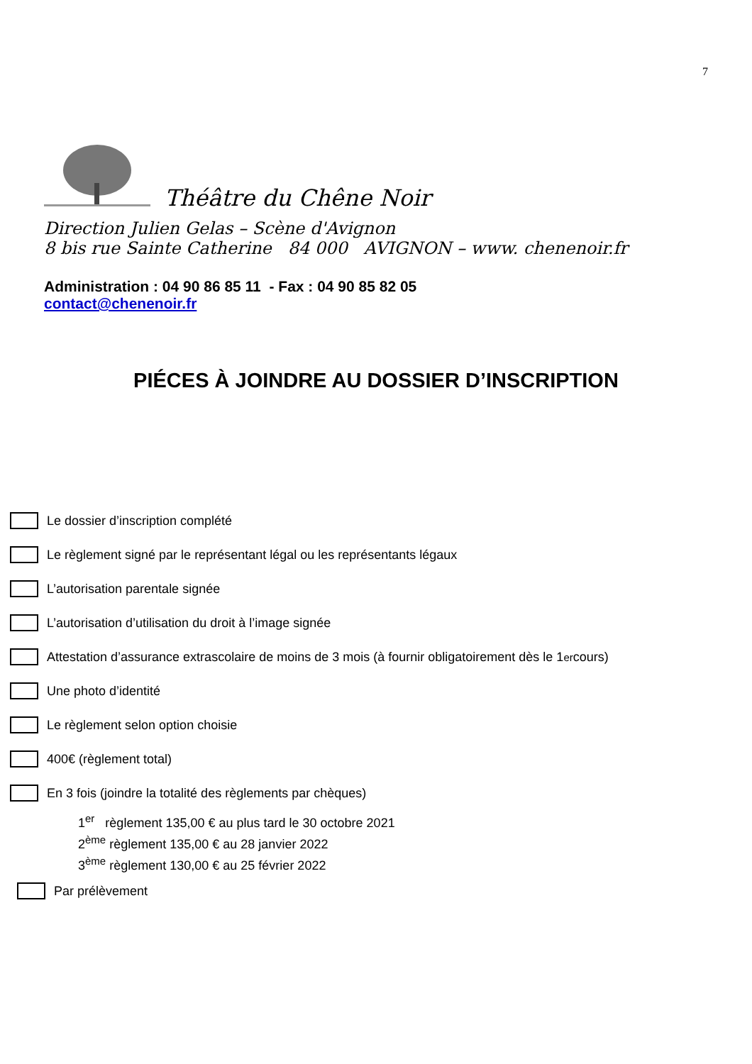7
Théâtre du Chêne Noir
Direction Julien Gelas – Scène d'Avignon
8 bis rue Sainte Catherine 84 000 AVIGNON – www. chenenoir.fr
Administration : 04 90 86 85 11 - Fax : 04 90 85 82 05
contact@chenenoir.fr
PIÉCES À JOINDRE AU DOSSIER D’INSCRIPTION
Le dossier d’inscription complété
Le règlement signé par le représentant légal ou les représentants légaux
L’autorisation parentale signée
L’autorisation d’utilisation du droit à l’image signée
Attestation d’assurance extrascolaire de moins de 3 mois (à fournir obligatoirement dès le 1<sup>er</sup> cours)
Une photo d’identité
Le règlement selon option choisie
400€ (règlement total)
En 3 fois (joindre la totalité des règlements par chèques)
1<sup>er</sup> règlement 135,00 € au plus tard le 30 octobre 2021
2<sup>ème</sup> règlement 135,00 € au 28 janvier 2022
3<sup>ème</sup> règlement 130,00 € au 25 février 2022
Par prélèvement